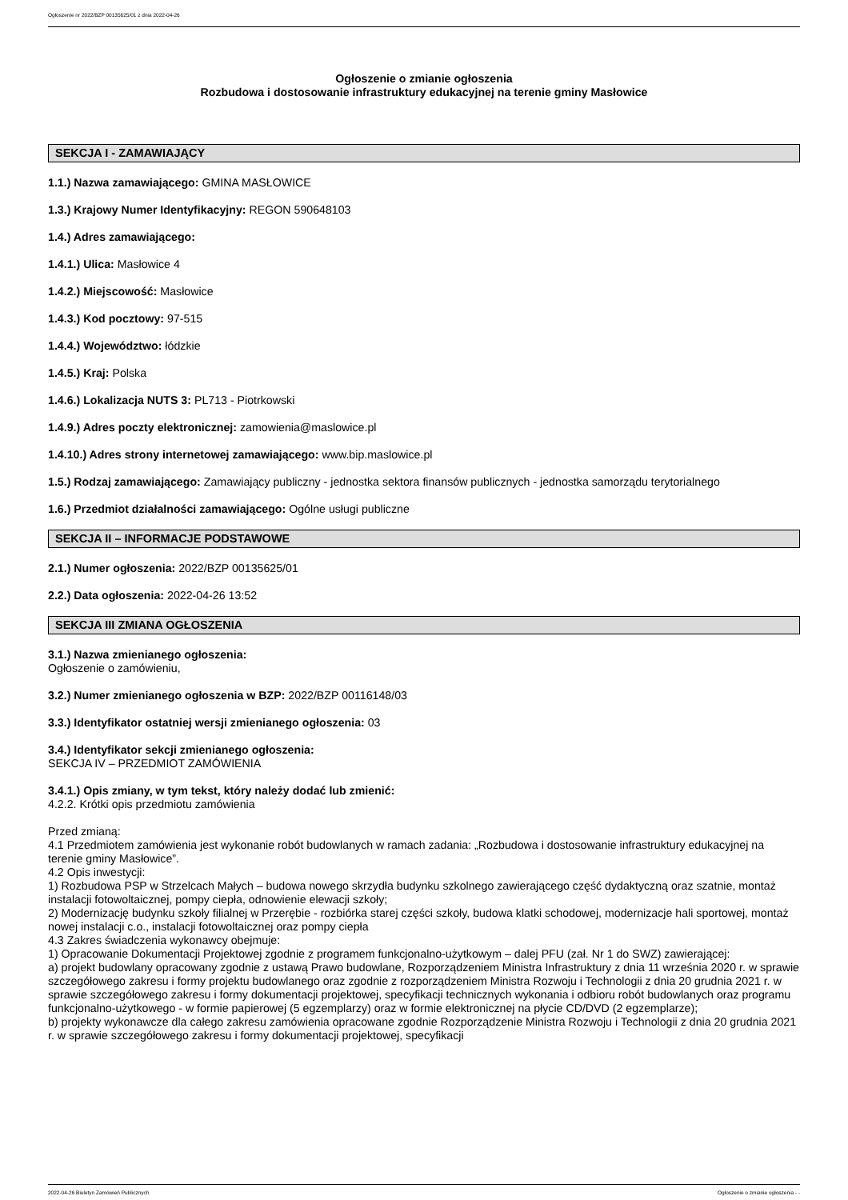Ogłoszenie nr 2022/BZP 00135625/01 z dnia 2022-04-26
Ogłoszenie o zmianie ogłoszenia
Rozbudowa i dostosowanie infrastruktury edukacyjnej na terenie gminy Masłowice
SEKCJA I - ZAMAWIAJĄCY
1.1.) Nazwa zamawiającego: GMINA MASŁOWICE
1.3.) Krajowy Numer Identyfikacyjny: REGON 590648103
1.4.) Adres zamawiającego:
1.4.1.) Ulica: Masłowice 4
1.4.2.) Miejscowość: Masłowice
1.4.3.) Kod pocztowy: 97-515
1.4.4.) Województwo: łódzkie
1.4.5.) Kraj: Polska
1.4.6.) Lokalizacja NUTS 3: PL713 - Piotrkowski
1.4.9.) Adres poczty elektronicznej: zamowienia@maslowice.pl
1.4.10.) Adres strony internetowej zamawiającego: www.bip.maslowice.pl
1.5.) Rodzaj zamawiającego: Zamawiający publiczny - jednostka sektora finansów publicznych - jednostka samorządu terytorialnego
1.6.) Przedmiot działalności zamawiającego: Ogólne usługi publiczne
SEKCJA II – INFORMACJE PODSTAWOWE
2.1.) Numer ogłoszenia: 2022/BZP 00135625/01
2.2.) Data ogłoszenia: 2022-04-26 13:52
SEKCJA III ZMIANA OGŁOSZENIA
3.1.) Nazwa zmienianego ogłoszenia:
Ogłoszenie o zamówieniu,
3.2.) Numer zmienianego ogłoszenia w BZP: 2022/BZP 00116148/03
3.3.) Identyfikator ostatniej wersji zmienianego ogłoszenia: 03
3.4.) Identyfikator sekcji zmienianego ogłoszenia:
SEKCJA IV – PRZEDMIOT ZAMÓWIENIA
3.4.1.) Opis zmiany, w tym tekst, który należy dodać lub zmienić:
4.2.2. Krótki opis przedmiotu zamówienia
Przed zmianą:
4.1 Przedmiotem zamówienia jest wykonanie robót budowlanych w ramach zadania: „Rozbudowa i dostosowanie infrastruktury edukacyjnej na terenie gminy Masłowice”.
4.2 Opis inwestycji:
1) Rozbudowa PSP w Strzelcach Małych – budowa nowego skrzydła budynku szkolnego zawierającego część dydaktyczną oraz szatnie, montaż instalacji fotowoltaicznej, pompy ciepła, odnowienie elewacji szkoły;
2) Modernizację budynku szkoły filialnej w Przerębie - rozbiórka starej części szkoły, budowa klatki schodowej, modernizacje hali sportowej, montaż nowej instalacji c.o., instalacji fotowoltaicznej oraz pompy ciepła
4.3 Zakres świadczenia wykonawcy obejmuje:
1) Opracowanie Dokumentacji Projektowej zgodnie z programem funkcjonalno-użytkowym – dalej PFU (zał. Nr 1 do SWZ) zawierającej:
a) projekt budowlany opracowany zgodnie z ustawą Prawo budowlane, Rozporządzeniem Ministra Infrastruktury z dnia 11 września 2020 r. w sprawie szczegółowego zakresu i formy projektu budowlanego oraz zgodnie z rozporządzeniem Ministra Rozwoju i Technologii z dnia 20 grudnia 2021 r. w sprawie szczegółowego zakresu i formy dokumentacji projektowej, specyfikacji technicznych wykonania i odbioru robót budowlanych oraz programu funkcjonalno-użytkowego - w formie papierowej (5 egzemplarzy) oraz w formie elektronicznej na płycie CD/DVD (2 egzemplarze);
b) projekty wykonawcze dla całego zakresu zamówienia opracowane zgodnie Rozporządzenie Ministra Rozwoju i Technologii z dnia 20 grudnia 2021 r. w sprawie szczegółowego zakresu i formy dokumentacji projektowej, specyfikacji
2022-04-26 Biuletyn Zamówień Publicznych Ogłoszenie o zmianie ogłoszenia - -